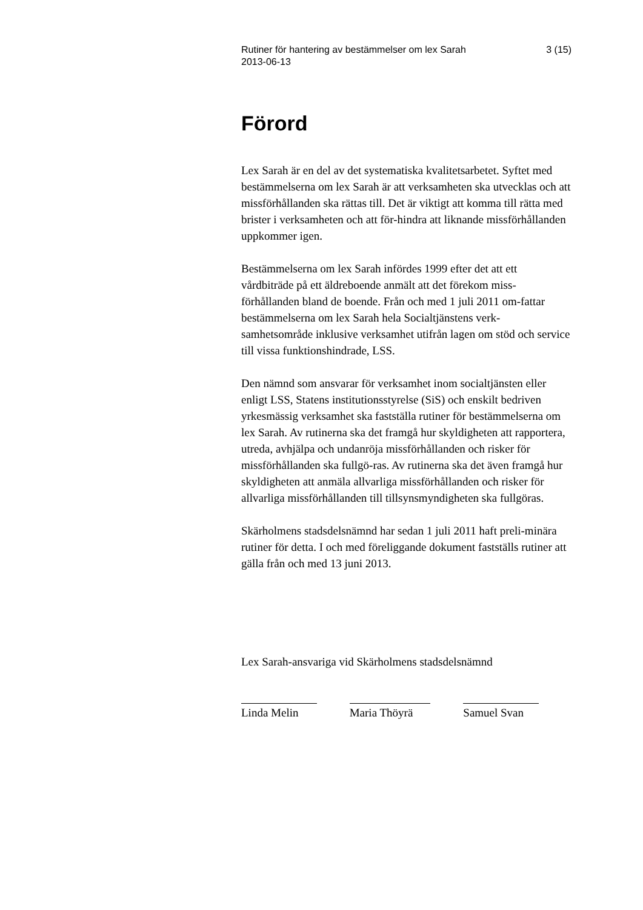Rutiner för hantering av bestämmelser om lex Sarah
2013-06-13 3 (15)
Förord
Lex Sarah är en del av det systematiska kvalitetsarbetet. Syftet med bestämmelserna om lex Sarah är att verksamheten ska utvecklas och att missförhållanden ska rättas till. Det är viktigt att komma till rätta med brister i verksamheten och att för-hindra att liknande missförhållanden uppkommer igen.
Bestämmelserna om lex Sarah infördes 1999 efter det att ett vårdbiträde på ett äldreboende anmält att det förekom miss-förhållanden bland de boende. Från och med 1 juli 2011 om-fattar bestämmelserna om lex Sarah hela Socialtjänstens verk-samhetsområde inklusive verksamhet utifrån lagen om stöd och service till vissa funktionshindrade, LSS.
Den nämnd som ansvarar för verksamhet inom socialtjänsten eller enligt LSS, Statens institutionsstyrelse (SiS) och enskilt bedriven yrkesmässig verksamhet ska fastställa rutiner för bestämmelserna om lex Sarah. Av rutinerna ska det framgå hur skyldigheten att rapportera, utreda, avhjälpa och undanröja missförhållanden och risker för missförhållanden ska fullgö-ras. Av rutinerna ska det även framgå hur skyldigheten att anmäla allvarliga missförhållanden och risker för allvarliga missförhållanden till tillsynsmyndigheten ska fullgöras.
Skärholmens stadsdelsnämnd har sedan 1 juli 2011 haft preli-minära rutiner för detta. I och med föreliggande dokument fastställs rutiner att gälla från och med 13 juni 2013.
Lex Sarah-ansvariga vid Skärholmens stadsdelsnämnd
Linda Melin Maria Thöyrä Samuel Svan